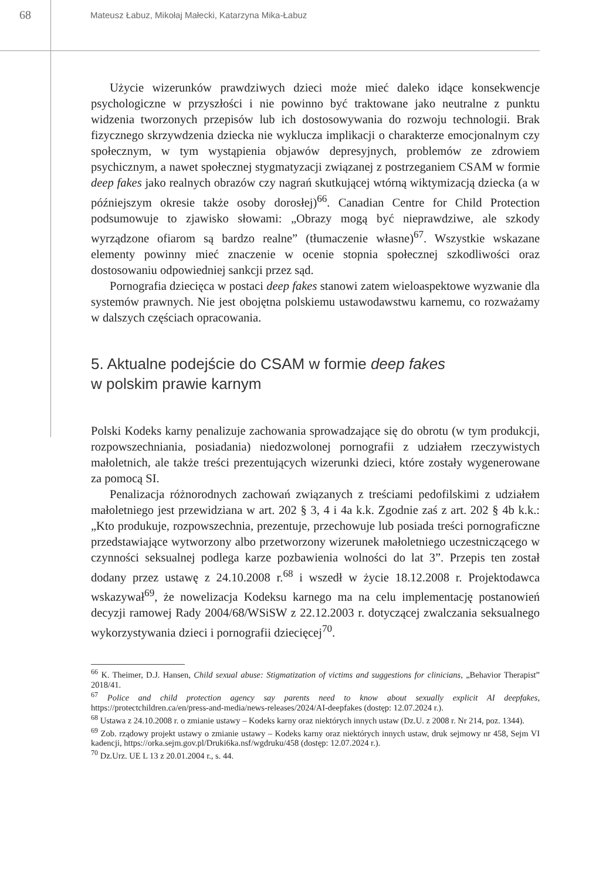68
Mateusz Łabuz, Mikołaj Małecki, Katarzyna Mika-Łabuz
Użycie wizerunków prawdziwych dzieci może mieć daleko idące konsekwencje psychologiczne w przyszłości i nie powinno być traktowane jako neutralne z punktu widzenia tworzonych przepisów lub ich dostosowywania do rozwoju technologii. Brak fizycznego skrzywdzenia dziecka nie wyklucza implikacji o charakterze emocjonalnym czy społecznym, w tym wystąpienia objawów depresyjnych, problemów ze zdrowiem psychicznym, a nawet społecznej stygmatyzacji związanej z postrzeganiem CSAM w formie deep fakes jako realnych obrazów czy nagrań skutkującej wtórną wiktymizacją dziecka (a w późniejszym okresie także osoby dorosłej)<sup>66</sup>. Canadian Centre for Child Protection podsumowuje to zjawisko słowami: „Obrazy mogą być nieprawdziwe, ale szkody wyrządzone ofiarom są bardzo realne” (tłumaczenie własne)<sup>67</sup>. Wszystkie wskazane elementy powinny mieć znaczenie w ocenie stopnia społecznej szkodliwości oraz dostosowaniu odpowiedniej sankcji przez sąd.
Pornografia dziecięca w postaci deep fakes stanowi zatem wieloaspektowe wyzwanie dla systemów prawnych. Nie jest obojętna polskiemu ustawodawstwu karnemu, co rozważamy w dalszych częściach opracowania.
5. Aktualne podejście do CSAM w formie deep fakes
w polskim prawie karnym
Polski Kodeks karny penalizuje zachowania sprowadzające się do obrotu (w tym produkcji, rozpowszechniania, posiadania) niedozwolonej pornografii z udziałem rzeczywistych małoletnich, ale także treści prezentujących wizerunki dzieci, które zostały wygenerowane za pomocą SI.
Penalizacja różnorodnych zachowań związanych z treściami pedofilskimi z udziałem małoletniego jest przewidziana w art. 202 § 3, 4 i 4a k.k. Zgodnie zaś z art. 202 § 4b k.k.: „Kto produkuje, rozpowszechnia, prezentuje, przechowuje lub posiada treści pornograficzne przedstawiające wytworzony albo przetworzony wizerunek małoletniego uczestniczącego w czynności seksualnej podlega karze pozbawienia wolności do lat 3”. Przepis ten został dodany przez ustawę z 24.10.2008 r.<sup>68</sup> i wszedł w życie 18.12.2008 r. Projektodawca wskazywał<sup>69</sup>, że nowelizacja Kodeksu karnego ma na celu implementację postanowień decyzji ramowej Rady 2004/68/WSiSW z 22.12.2003 r. dotyczącej zwalczania seksualnego wykorzystywania dzieci i pornografii dziecięcej<sup>70</sup>.
<sup>66</sup> K. Theimer, D.J. Hansen, Child sexual abuse: Stigmatization of victims and suggestions for clinicians, „Behavior Therapist” 2018/41.
<sup>67</sup> Police and child protection agency say parents need to know about sexually explicit AI deepfakes, https://protectchildren.ca/en/press-and-media/news-releases/2024/AI-deepfakes (dostęp: 12.07.2024 r.).
<sup>68</sup> Ustawa z 24.10.2008 r. o zmianie ustawy – Kodeks karny oraz niektórych innych ustaw (Dz.U. z 2008 r. Nr 214, poz. 1344).
<sup>69</sup> Zob. rządowy projekt ustawy o zmianie ustawy – Kodeks karny oraz niektórych innych ustaw, druk sejmowy nr 458, Sejm VI kadencji, https://orka.sejm.gov.pl/Druki6ka.nsf/wgdruku/458 (dostęp: 12.07.2024 r.).
<sup>70</sup> Dz.Urz. UE L 13 z 20.01.2004 r., s. 44.